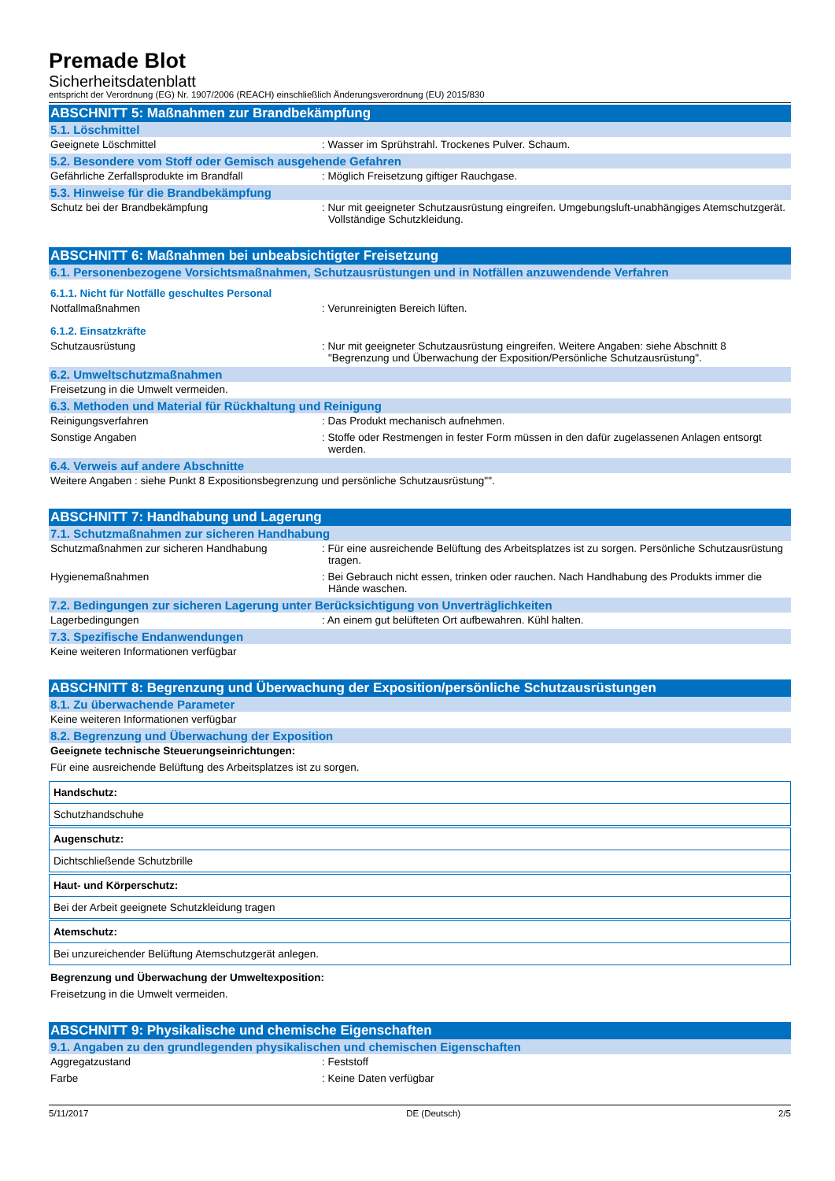Premade Blot
Sicherheitsdatenblatt
entspricht der Verordnung (EG) Nr. 1907/2006 (REACH) einschließlich Änderungsverordnung (EU) 2015/830
ABSCHNITT 5: Maßnahmen zur Brandbekämpfung
5.1. Löschmittel
Geeignete Löschmittel : Wasser im Sprühstrahl. Trockenes Pulver. Schaum.
5.2. Besondere vom Stoff oder Gemisch ausgehende Gefahren
Gefährliche Zerfallsprodukte im Brandfall : Möglich Freisetzung giftiger Rauchgase.
5.3. Hinweise für die Brandbekämpfung
Schutz bei der Brandbekämpfung : Nur mit geeigneter Schutzausrüstung eingreifen. Umgebungsluft-unabhängiges Atemschutzgerät. Vollständige Schutzkleidung.
ABSCHNITT 6: Maßnahmen bei unbeabsichtigter Freisetzung
6.1. Personenbezogene Vorsichtsmaßnahmen, Schutzausrüstungen und in Notfällen anzuwendende Verfahren
6.1.1. Nicht für Notfälle geschultes Personal
Notfallmaßnahmen : Verunreinigten Bereich lüften.
6.1.2. Einsatzkräfte
Schutzausrüstung : Nur mit geeigneter Schutzausrüstung eingreifen. Weitere Angaben: siehe Abschnitt 8 "Begrenzung und Überwachung der Exposition/Persönliche Schutzausrüstung".
6.2. Umweltschutzmaßnahmen
Freisetzung in die Umwelt vermeiden.
6.3. Methoden und Material für Rückhaltung und Reinigung
Reinigungsverfahren : Das Produkt mechanisch aufnehmen.
Sonstige Angaben : Stoffe oder Restmengen in fester Form müssen in den dafür zugelassenen Anlagen entsorgt werden.
6.4. Verweis auf andere Abschnitte
Weitere Angaben : siehe Punkt 8 Expositionsbegrenzung und persönliche Schutzausrüstung"".
ABSCHNITT 7: Handhabung und Lagerung
7.1. Schutzmaßnahmen zur sicheren Handhabung
Schutzmaßnahmen zur sicheren Handhabung : Für eine ausreichende Belüftung des Arbeitsplatzes ist zu sorgen. Persönliche Schutzausrüstung tragen.
Hygienemaßnahmen : Bei Gebrauch nicht essen, trinken oder rauchen. Nach Handhabung des Produkts immer die Hände waschen.
7.2. Bedingungen zur sicheren Lagerung unter Berücksichtigung von Unverträglichkeiten
Lagerbedingungen : An einem gut belüfteten Ort aufbewahren. Kühl halten.
7.3. Spezifische Endanwendungen
Keine weiteren Informationen verfügbar
ABSCHNITT 8: Begrenzung und Überwachung der Exposition/persönliche Schutzausrüstungen
8.1. Zu überwachende Parameter
Keine weiteren Informationen verfügbar
8.2. Begrenzung und Überwachung der Exposition
Geeignete technische Steuerungseinrichtungen:
Für eine ausreichende Belüftung des Arbeitsplatzes ist zu sorgen.
| Handschutz: |
| Schutzhandschuhe |
| Augenschutz: |
| Dichtschließende Schutzbrille |
| Haut- und Körperschutz: |
| Bei der Arbeit geeignete Schutzkleidung tragen |
| Atemschutz: |
| Bei unzureichender Belüftung Atemschutzgerät anlegen. |
Begrenzung und Überwachung der Umweltexposition:
Freisetzung in die Umwelt vermeiden.
ABSCHNITT 9: Physikalische und chemische Eigenschaften
9.1. Angaben zu den grundlegenden physikalischen und chemischen Eigenschaften
Aggregatzustand : Feststoff
Farbe : Keine Daten verfügbar
5/11/2017 DE (Deutsch) 2/5